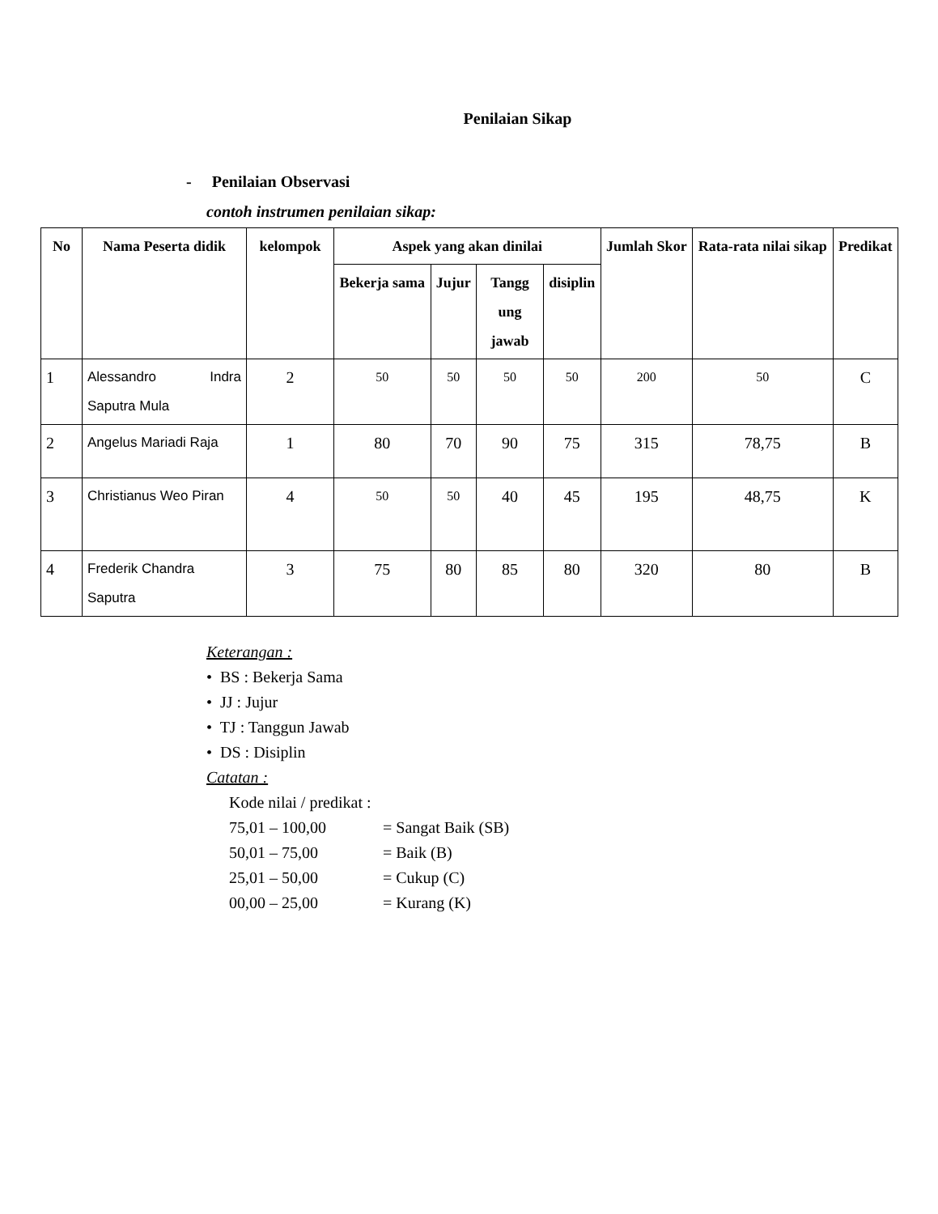Penilaian Sikap
- Penilaian Observasi
contoh instrumen penilaian sikap:
| No | Nama Peserta didik | kelompok | Aspek yang akan dinilai | | | | Jumlah Skor | Rata-rata nilai sikap | Predikat |
| --- | --- | --- | --- | --- | --- | --- | --- | --- | --- |
| | | | Bekerja sama | Jujur | Tangg ung jawab | disiplin | | | |
| 1 | Alessandro Indra Saputra Mula | 2 | 50 | 50 | 50 | 50 | 200 | 50 | C |
| 2 | Angelus Mariadi Raja | 1 | 80 | 70 | 90 | 75 | 315 | 78,75 | B |
| 3 | Christianus Weo Piran | 4 | 50 | 50 | 40 | 45 | 195 | 48,75 | K |
| 4 | Frederik Chandra Saputra | 3 | 75 | 80 | 85 | 80 | 320 | 80 | B |
Keterangan :
• BS : Bekerja Sama
• JJ : Jujur
• TJ : Tanggun Jawab
• DS : Disiplin
Catatan :
Kode nilai / predikat :
75,01 – 100,00 = Sangat Baik (SB)
50,01 – 75,00 = Baik (B)
25,01 – 50,00 = Cukup (C)
00,00 – 25,00 = Kurang (K)